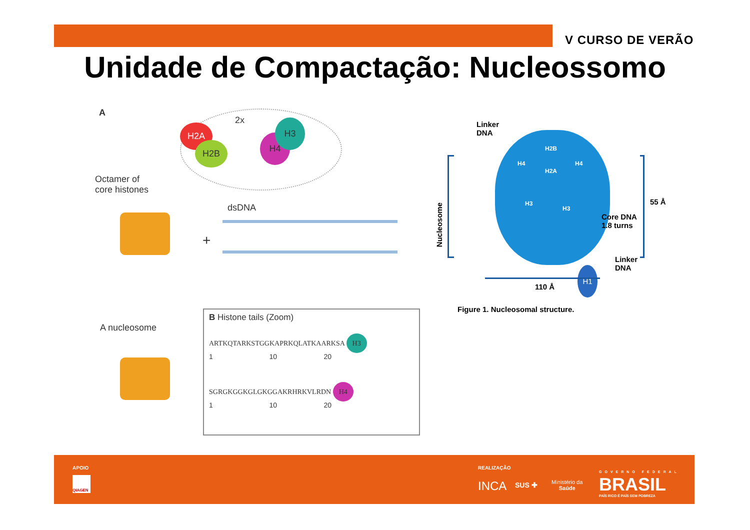V CURSO DE VERÃO
Unidade de Compactação: Nucleossomo
A
2x
H2A
H2B
H4
H3
Octamer of
core histones
+
dsDNA
A nucleosome
B Histone tails (Zoom)
ARTKQTARKSTGGKAPRKQLATKAARKSA H3
1 10 20
SGRGKGGKGLGKGGAKRHRKVLRDN H4
1 10 20
Linker
DNA
Nucleosome
H2B
H4
H2A
H4
H3
H3
H1
55 Å
Core DNA
1.8 turns
Linker
DNA
110 Å
Figure 1. Nucleosomal structure.
APOIO
QIAGEN
REALIZAÇÃO
INCA SUS ✚
Ministério da
Saúde
GOVERNO FEDERAL
BRASIL
PAÍS RICO É PAÍS SEM POBREZA